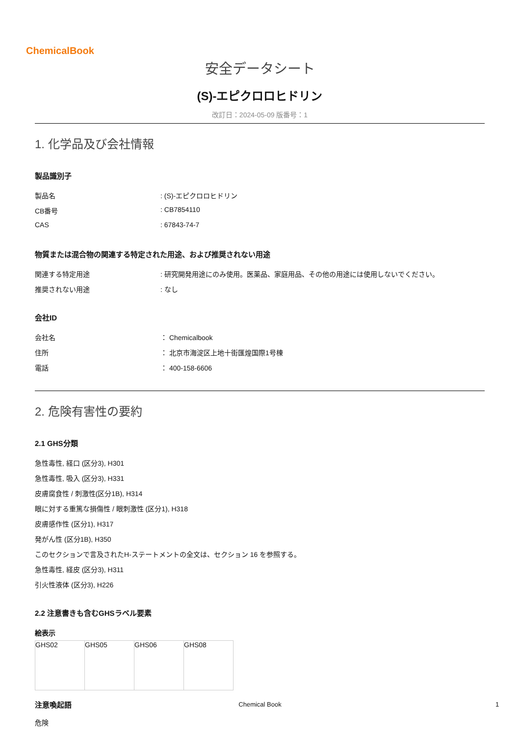ChemicalBook
安全データシート
(S)-エピクロロヒドリン
改訂日：2024-05-09 版番号：1
1. 化学品及び会社情報
製品識別子
製品名: (S)-エピクロロヒドリン
CB番号: CB7854110
CAS: 67843-74-7
物質または混合物の関連する特定された用途、および推奨されない用途
関連する特定用途: 研究開発用途にのみ使用。医薬品、家庭用品、その他の用途には使用しないでください。
推奨されない用途: なし
会社ID
会社名 ： Chemicalbook
住所 ： 北京市海淀区上地十街匯煌国際1号棟
電話 ： 400-158-6606
2. 危険有害性の要約
2.1 GHS分類
急性毒性, 経口 (区分3), H301
急性毒性, 吸入 (区分3), H331
皮膚腐食性 / 刺激性(区分1B), H314
眼に対する重篤な損傷性 / 眼刺激性 (区分1), H318
皮膚感作性 (区分1), H317
発がん性 (区分1B), H350
このセクションで言及されたH-ステートメントの全文は、セクション 16 を参照する。
急性毒性, 経皮 (区分3), H311
引火性液体 (区分3), H226
2.2 注意書きも含むGHSラベル要素
絵表示
| GHS02 | GHS05 | GHS06 | GHS08 |
注意喚起語
危険
Chemical Book 1